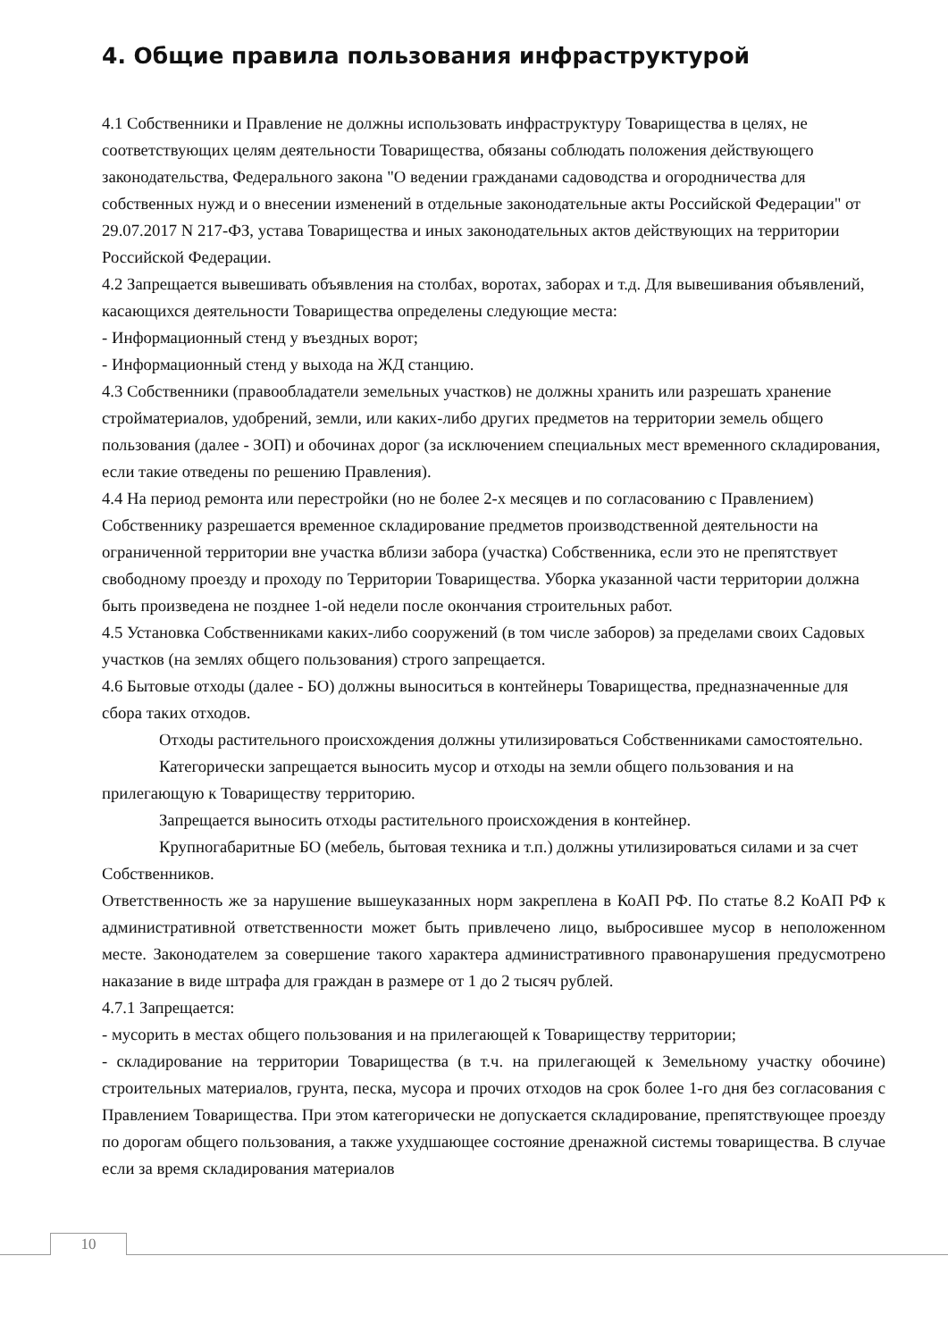4. Общие правила пользования инфраструктурой
4.1 Собственники и Правление не должны использовать инфраструктуру Товарищества в целях, не соответствующих целям деятельности Товарищества, обязаны соблюдать положения действующего законодательства, Федерального закона "О ведении гражданами садоводства и огородничества для собственных нужд и о внесении изменений в отдельные законодательные акты Российской Федерации" от 29.07.2017 N 217-ФЗ, устава Товарищества и иных законодательных актов действующих на территории Российской Федерации.
4.2 Запрещается вывешивать объявления на столбах, воротах, заборах и т.д. Для вывешивания объявлений, касающихся деятельности Товарищества определены следующие места:
- Информационный стенд у въездных ворот;
- Информационный стенд у выхода на ЖД станцию.
4.3 Собственники (правообладатели земельных участков) не должны хранить или разрешать хранение стройматериалов, удобрений, земли, или каких-либо других предметов на территории земель общего пользования (далее - ЗОП) и обочинах дорог (за исключением специальных мест временного складирования, если такие отведены по решению Правления).
4.4 На период ремонта или перестройки (но не более 2-х месяцев и по согласованию с Правлением) Собственнику разрешается временное складирование предметов производственной деятельности на ограниченной территории вне участка вблизи забора (участка) Собственника, если это не препятствует свободному проезду и проходу по Территории Товарищества. Уборка указанной части территории должна быть произведена не позднее 1-ой недели после окончания строительных работ.
4.5 Установка Собственниками каких-либо сооружений (в том числе заборов) за пределами своих Садовых участков (на землях общего пользования) строго запрещается.
4.6 Бытовые отходы (далее - БО) должны выноситься в контейнеры Товарищества, предназначенные для сбора таких отходов.
Отходы растительного происхождения должны утилизироваться Собственниками самостоятельно.
Категорически запрещается выносить мусор и отходы на земли общего пользования и на прилегающую к Товариществу территорию.
Запрещается выносить отходы растительного происхождения в контейнер.
Крупногабаритные БО (мебель, бытовая техника и т.п.) должны утилизироваться силами и за счет Собственников.
Ответственность же за нарушение вышеуказанных норм закреплена в КоАП РФ. По статье 8.2 КоАП РФ к административной ответственности может быть привлечено лицо, выбросившее мусор в неположенном месте. Законодателем за совершение такого характера административного правонарушения предусмотрено наказание в виде штрафа для граждан в размере от 1 до 2 тысяч рублей.
4.7.1 Запрещается:
- мусорить в местах общего пользования и на прилегающей к Товариществу территории;
- складирование на территории Товарищества (в т.ч. на прилегающей к Земельному участку обочине) строительных материалов, грунта, песка, мусора и прочих отходов на срок более 1-го дня без согласования с Правлением Товарищества. При этом категорически не допускается складирование, препятствующее проезду по дорогам общего пользования, а также ухудшающее состояние дренажной системы товарищества. В случае если за время складирования материалов
10